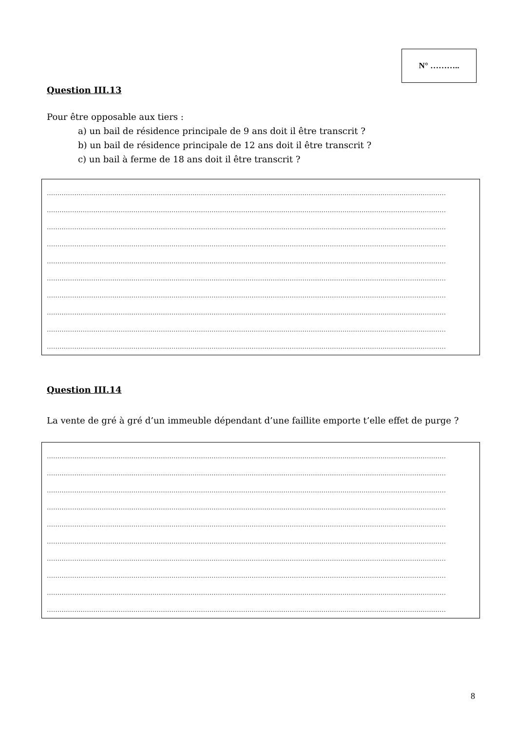N° ………..
Question III.13
Pour être opposable aux tiers :
a) un bail de résidence principale de 9 ans doit il être transcrit ?
b) un bail de résidence principale de 12 ans doit il être transcrit ?
c) un bail à ferme de 18 ans doit il être transcrit ?
………………………………………………………………………………………………………………………………………………………………………
………………………………………………………………………………………………………………………………………………………………………
………………………………………………………………………………………………………………………………………………………………………
………………………………………………………………………………………………………………………………………………………………………
………………………………………………………………………………………………………………………………………………………………………
………………………………………………………………………………………………………………………………………………………………………
………………………………………………………………………………………………………………………………………………………………………
………………………………………………………………………………………………………………………………………………………………………
………………………………………………………………………………………………………………………………………………………………………
………………………………………………………………………………………………………………………………………………………………………
Question III.14
La vente de gré à gré d’un immeuble dépendant d’une faillite emporte t’elle effet de purge ?
………………………………………………………………………………………………………………………………………………………………………
………………………………………………………………………………………………………………………………………………………………………
………………………………………………………………………………………………………………………………………………………………………
………………………………………………………………………………………………………………………………………………………………………
………………………………………………………………………………………………………………………………………………………………………
………………………………………………………………………………………………………………………………………………………………………
………………………………………………………………………………………………………………………………………………………………………
………………………………………………………………………………………………………………………………………………………………………
………………………………………………………………………………………………………………………………………………………………………
………………………………………………………………………………………………………………………………………………………………………
8